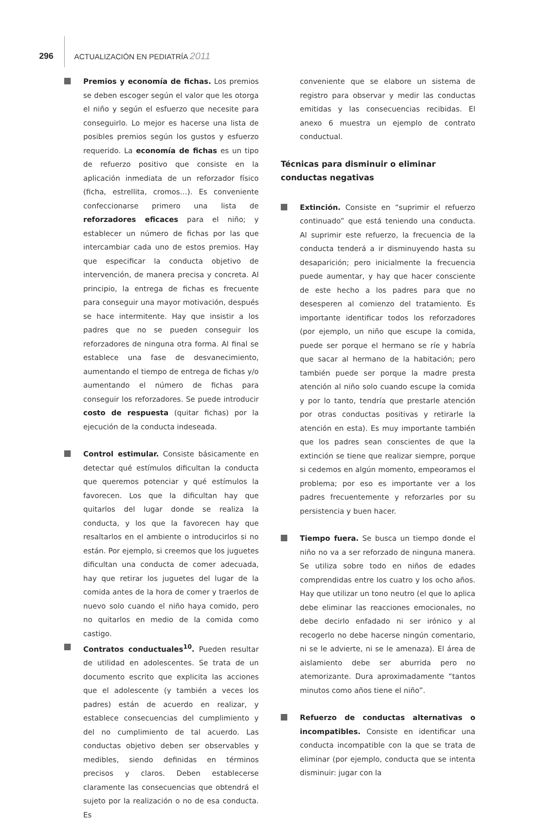296 ACTUALIZACIÓN EN PEDIATRÍA 2011
Premios y economía de fichas. Los premios se deben escoger según el valor que les otorga el niño y según el esfuerzo que necesite para conseguirlo. Lo mejor es hacerse una lista de posibles premios según los gustos y esfuerzo requerido. La economía de fichas es un tipo de refuerzo positivo que consiste en la aplicación inmediata de un reforzador físico (ficha, estrellita, cromos…). Es conveniente confeccionarse primero una lista de reforzadores eficaces para el niño; y establecer un número de fichas por las que intercambiar cada uno de estos premios. Hay que especificar la conducta objetivo de intervención, de manera precisa y concreta. Al principio, la entrega de fichas es frecuente para conseguir una mayor motivación, después se hace intermitente. Hay que insistir a los padres que no se pueden conseguir los reforzadores de ninguna otra forma. Al final se establece una fase de desvanecimiento, aumentando el tiempo de entrega de fichas y/o aumentando el número de fichas para conseguir los reforzadores. Se puede introducir costo de respuesta (quitar fichas) por la ejecución de la conducta indeseada.
Control estimular. Consiste básicamente en detectar qué estímulos dificultan la conducta que queremos potenciar y qué estímulos la favorecen. Los que la dificultan hay que quitarlos del lugar donde se realiza la conducta, y los que la favorecen hay que resaltarlos en el ambiente o introducirlos si no están. Por ejemplo, si creemos que los juguetes dificultan una conducta de comer adecuada, hay que retirar los juguetes del lugar de la comida antes de la hora de comer y traerlos de nuevo solo cuando el niño haya comido, pero no quitarlos en medio de la comida como castigo.
Contratos conductuales<sup>10</sup>. Pueden resultar de utilidad en adolescentes. Se trata de un documento escrito que explicita las acciones que el adolescente (y también a veces los padres) están de acuerdo en realizar, y establece consecuencias del cumplimiento y del no cumplimiento de tal acuerdo. Las conductas objetivo deben ser observables y medibles, siendo definidas en términos precisos y claros. Deben establecerse claramente las consecuencias que obtendrá el sujeto por la realización o no de esa conducta. Es
conveniente que se elabore un sistema de registro para observar y medir las conductas emitidas y las consecuencias recibidas. El anexo 6 muestra un ejemplo de contrato conductual.
Técnicas para disminuir o eliminar conductas negativas
Extinción. Consiste en “suprimir el refuerzo continuado” que está teniendo una conducta. Al suprimir este refuerzo, la frecuencia de la conducta tenderá a ir disminuyendo hasta su desaparición; pero inicialmente la frecuencia puede aumentar, y hay que hacer consciente de este hecho a los padres para que no desesperen al comienzo del tratamiento. Es importante identificar todos los reforzadores (por ejemplo, un niño que escupe la comida, puede ser porque el hermano se ríe y habría que sacar al hermano de la habitación; pero también puede ser porque la madre presta atención al niño solo cuando escupe la comida y por lo tanto, tendría que prestarle atención por otras conductas positivas y retirarle la atención en esta). Es muy importante también que los padres sean conscientes de que la extinción se tiene que realizar siempre, porque si cedemos en algún momento, empeoramos el problema; por eso es importante ver a los padres frecuentemente y reforzarles por su persistencia y buen hacer.
Tiempo fuera. Se busca un tiempo donde el niño no va a ser reforzado de ninguna manera. Se utiliza sobre todo en niños de edades comprendidas entre los cuatro y los ocho años. Hay que utilizar un tono neutro (el que lo aplica debe eliminar las reacciones emocionales, no debe decirlo enfadado ni ser irónico y al recogerlo no debe hacerse ningún comentario, ni se le advierte, ni se le amenaza). El área de aislamiento debe ser aburrida pero no atemorizante. Dura aproximadamente “tantos minutos como años tiene el niño”.
Refuerzo de conductas alternativas o incompatibles. Consiste en identificar una conducta incompatible con la que se trata de eliminar (por ejemplo, conducta que se intenta disminuir: jugar con la